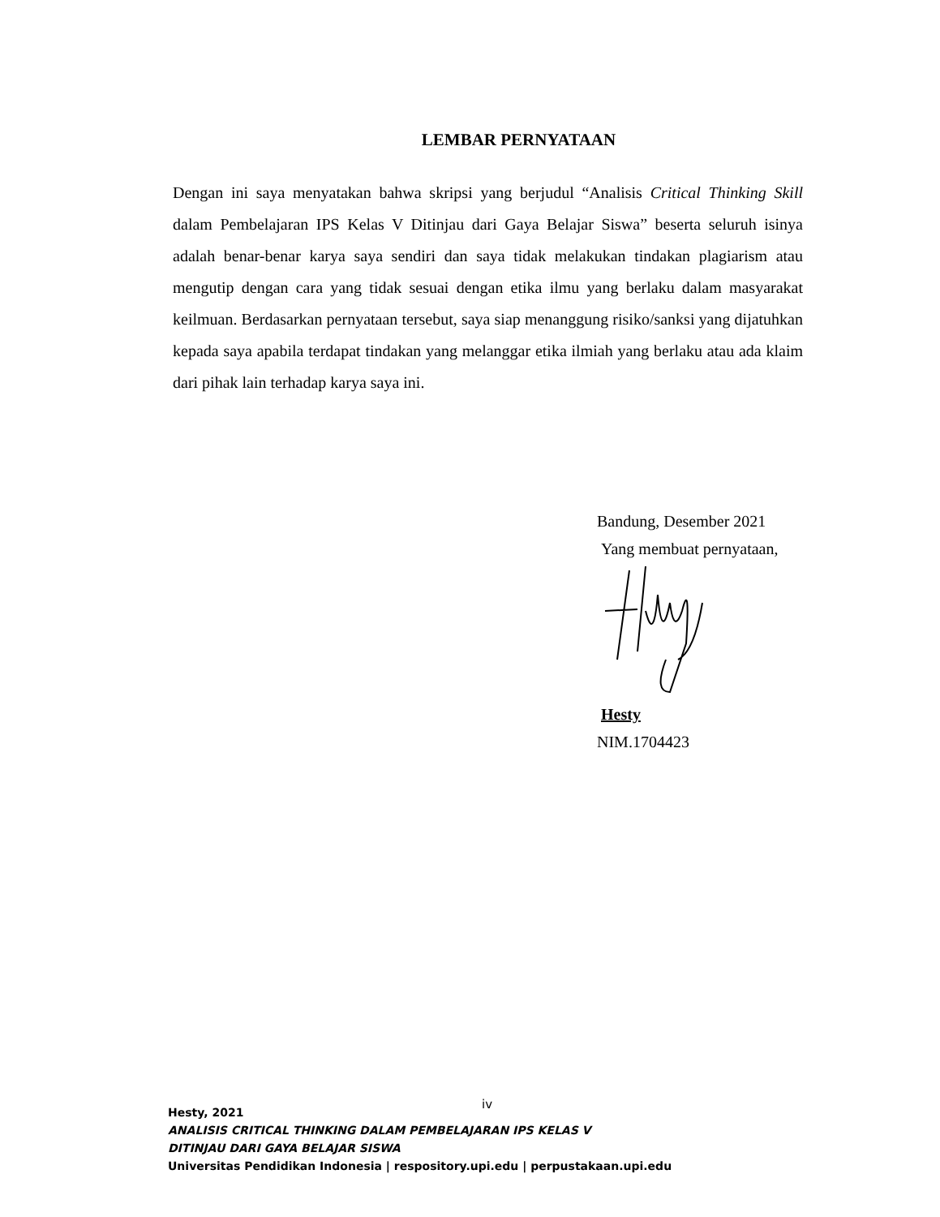LEMBAR PERNYATAAN
Dengan ini saya menyatakan bahwa skripsi yang berjudul “Analisis Critical Thinking Skill dalam Pembelajaran IPS Kelas V Ditinjau dari Gaya Belajar Siswa” beserta seluruh isinya adalah benar-benar karya saya sendiri dan saya tidak melakukan tindakan plagiarism atau mengutip dengan cara yang tidak sesuai dengan etika ilmu yang berlaku dalam masyarakat keilmuan. Berdasarkan pernyataan tersebut, saya siap menanggung risiko/sanksi yang dijatuhkan kepada saya apabila terdapat tindakan yang melanggar etika ilmiah yang berlaku atau ada klaim dari pihak lain terhadap karya saya ini.
Bandung, Desember 2021
Yang membuat pernyataan,
Hesty
NIM.1704423
iv
Hesty, 2021
ANALISIS CRITICAL THINKING DALAM PEMBELAJARAN IPS KELAS V
DITINJAU DARI GAYA BELAJAR SISWA
Universitas Pendidikan Indonesia | respository.upi.edu | perpustakaan.upi.edu